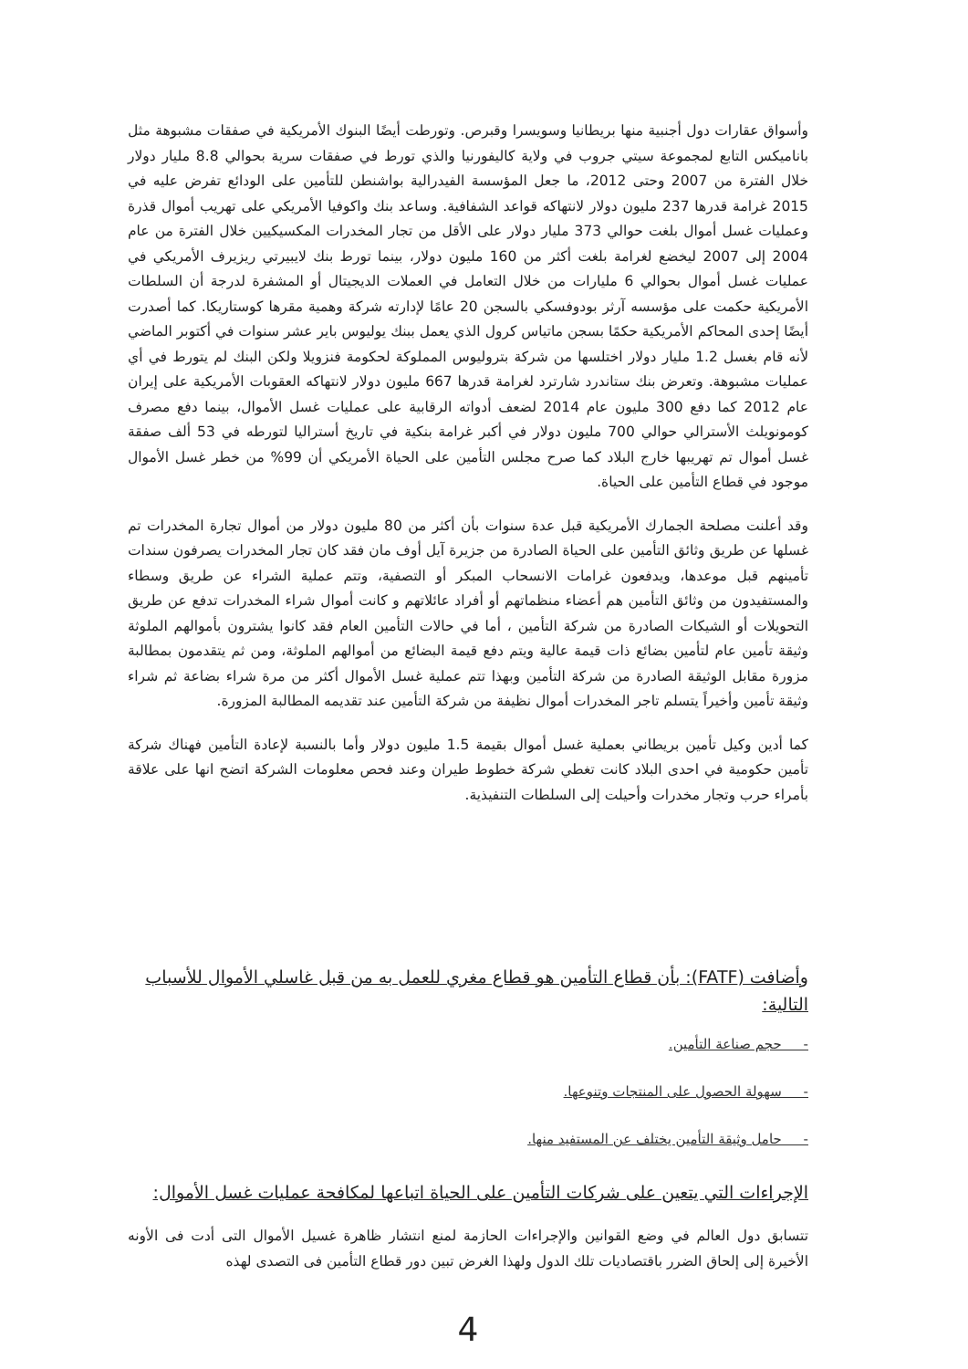وأسواق عقارات دول أجنبية منها بريطانيا وسويسرا وقبرص. وتورطت أيضًا البنوك الأمريكية في صفقات مشبوهة مثل باناميكس التابع لمجموعة سيتي جروب في ولاية كاليفورنيا والذي تورط في صفقات سرية بحوالي 8.8 مليار دولار خلال الفترة من 2007 وحتى 2012، ما جعل المؤسسة الفيدرالية بواشنطن للتأمين على الودائع تفرض عليه في 2015 غرامة قدرها 237 مليون دولار لانتهاكه قواعد الشفافية. وساعد بنك واكوفيا الأمريكي على تهريب أموال قذرة وعمليات غسل أموال بلغت حوالي 373 مليار دولار على الأقل من تجار المخدرات المكسيكيين خلال الفترة من عام 2004 إلى 2007 ليخضع لغرامة بلغت أكثر من 160 مليون دولار، بينما تورط بنك لايبيرتي ريزيرف الأمريكي في عمليات غسل أموال بحوالي 6 مليارات من خلال التعامل في العملات الديجيتال أو المشفرة لدرجة أن السلطات الأمريكية حكمت على مؤسسه آرثر بودوفسكي بالسجن 20 عامًا لإدارته شركة وهمية مقرها كوستاريكا. كما أصدرت أيضًا إحدى المحاكم الأمريكية حكمًا بسجن ماتياس كرول الذي يعمل ببنك يوليوس باير عشر سنوات في أكتوبر الماضي لأنه قام بغسل 1.2 مليار دولار اختلسها من شركة بتروليوس المملوكة لحكومة فنزويلا ولكن البنك لم يتورط في أي عمليات مشبوهة. وتعرض بنك ستاندرد شارترد لغرامة قدرها 667 مليون دولار لانتهاكه العقوبات الأمريكية على إيران عام 2012 كما دفع 300 مليون عام 2014 لضعف أدواته الرقابية على عمليات غسل الأموال، بينما دفع مصرف كومونويلث الأسترالي حوالي 700 مليون دولار في أكبر غرامة بنكية في تاريخ أستراليا لتورطه في 53 ألف صفقة غسل أموال تم تهريبها خارج البلاد كما صرح مجلس التأمين على الحياة الأمريكي أن 99% من خطر غسل الأموال موجود في قطاع التأمين على الحياة.
وقد أعلنت مصلحة الجمارك الأمريكية قبل عدة سنوات بأن أكثر من 80 مليون دولار من أموال تجارة المخدرات تم غسلها عن طريق وثائق التأمين على الحياة الصادرة من جزيرة آيل أوف مان فقد كان تجار المخدرات يصرفون سندات تأمينهم قبل موعدها، ويدفعون غرامات الانسحاب المبكر أو التصفية، وتتم عملية الشراء عن طريق وسطاء والمستفيدون من وثائق التأمين هم أعضاء منظماتهم أو أفراد عائلاتهم و كانت أموال شراء المخدرات تدفع عن طريق التحويلات أو الشيكات الصادرة من شركة التأمين ، أما في حالات التأمين العام فقد كانوا يشترون بأموالهم الملوثة وثيقة تأمين عام لتأمين بضائع ذات قيمة عالية ويتم دفع قيمة البضائع من أموالهم الملوثة، ومن ثم يتقدمون بمطالبة مزورة مقابل الوثيقة الصادرة من شركة التأمين وبهذا تتم عملية غسل الأموال أكثر من مرة شراء بضاعة ثم شراء وثيقة تأمين وأخيراً يتسلم تاجر المخدرات أموال نظيفة من شركة التأمين عند تقديمه المطالبة المزورة.
كما أدين وكيل تأمين بريطاني بعملية غسل أموال بقيمة 1.5 مليون دولار وأما بالنسبة لإعادة التأمين فهناك شركة تأمين حكومية في احدى البلاد كانت تغطي شركة خطوط طيران وعند فحص معلومات الشركة اتضح انها على علاقة بأمراء حرب وتجار مخدرات وأحيلت إلى السلطات التنفيذية.
وأضافت (FATF): بأن قطاع التأمين هو قطاع مغري للعمل به من قبل غاسلي الأموال للأسباب التالية:
- حجم صناعة التأمين.
- سهولة الحصول على المنتجات وتنوعها.
- حامل وثيقة التأمين يختلف عن المستفيد منها.
الإجراءات التي يتعين على شركات التأمين على الحياة اتباعها لمكافحة عمليات غسل الأموال:
تتسابق دول العالم في وضع القوانين والإجراءات الحازمة لمنع انتشار ظاهرة غسيل الأموال التى أدت فى الأونه الأخيرة إلى إلحاق الضرر باقتصاديات تلك الدول ولهذا الغرض تبين دور قطاع التأمين فى التصدى لهذه
4